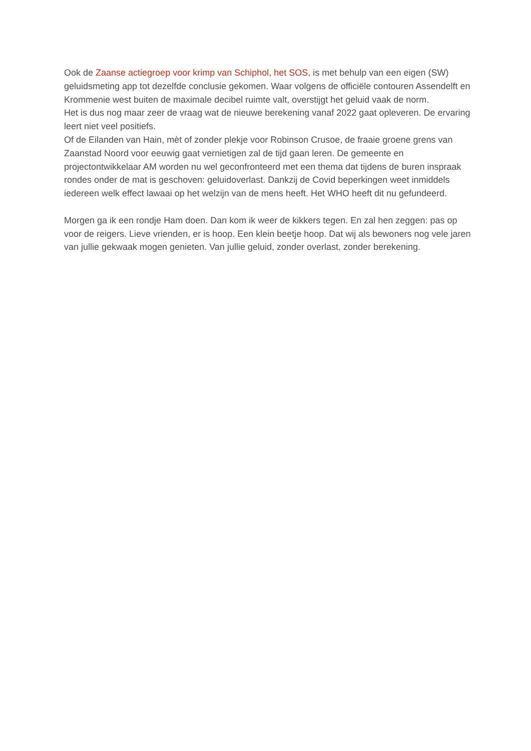Ook de Zaanse actiegroep voor krimp van Schiphol, het SOS, is met behulp van een eigen (SW) geluidsmeting app tot dezelfde conclusie gekomen. Waar volgens de officiële contouren Assendelft en Krommenie west buiten de maximale decibel ruimte valt, overstijgt het geluid vaak de norm.
Het is dus nog maar zeer de vraag wat de nieuwe berekening vanaf 2022 gaat opleveren. De ervaring leert niet veel positiefs.
Of de Eilanden van Hain, mèt of zonder plekje voor Robinson Crusoe, de fraaie groene grens van Zaanstad Noord voor eeuwig gaat vernietigen zal de tijd gaan leren. De gemeente en projectontwikkelaar AM worden nu wel geconfronteerd met een thema dat tijdens de buren inspraak rondes onder de mat is geschoven: geluidoverlast. Dankzij de Covid beperkingen weet inmiddels iedereen welk effect lawaai op het welzijn van de mens heeft. Het WHO heeft dit nu gefundeerd.
Morgen ga ik een rondje Ham doen. Dan kom ik weer de kikkers tegen. En zal hen zeggen: pas op voor de reigers. Lieve vrienden, er is hoop. Een klein beetje hoop. Dat wij als bewoners nog vele jaren van jullie gekwaak mogen genieten. Van jullie geluid, zonder overlast, zonder berekening.